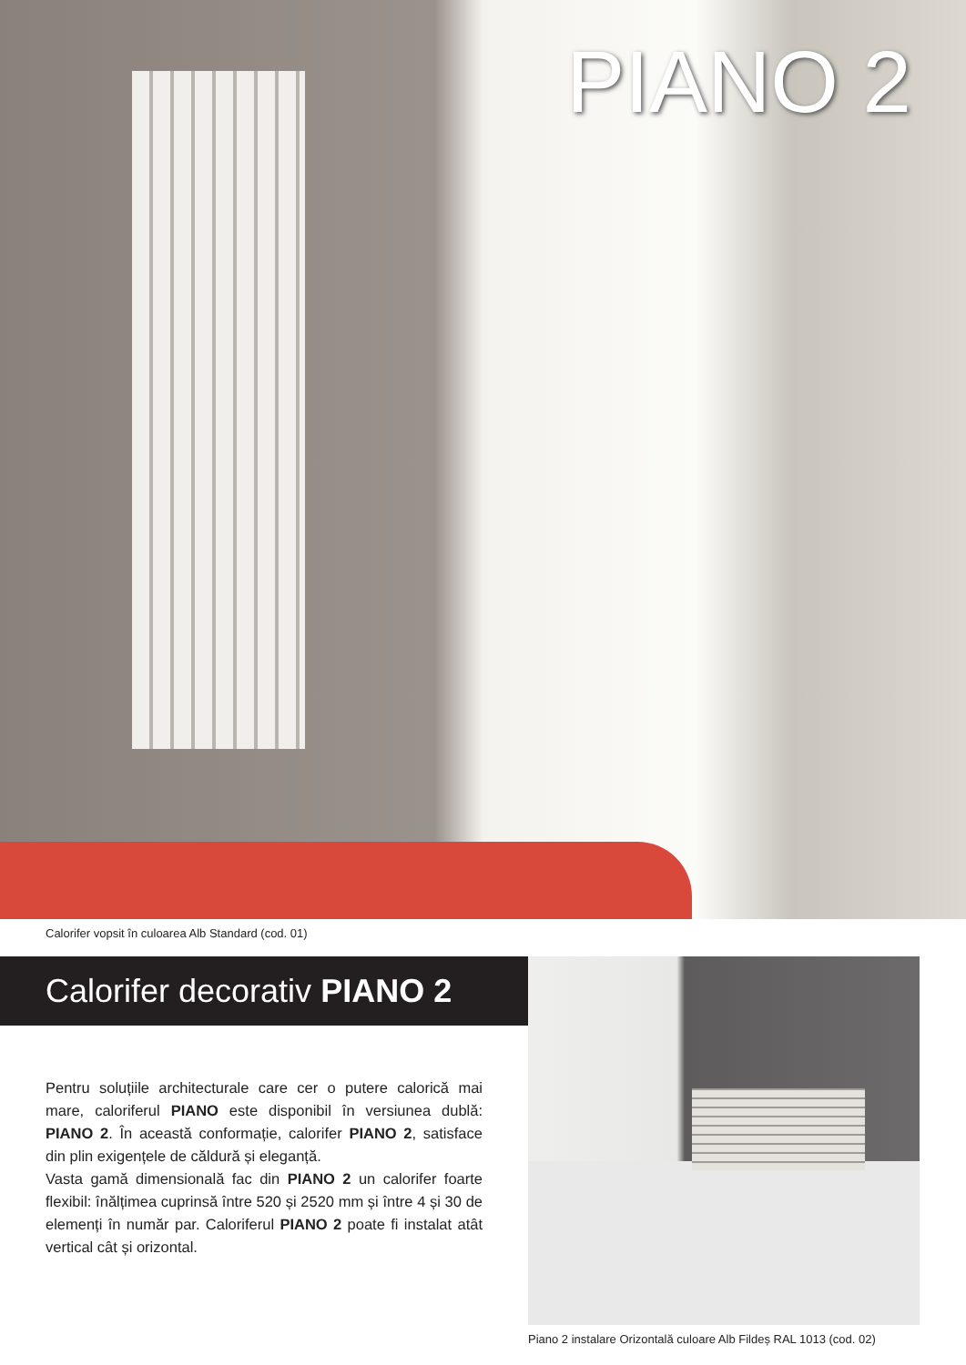PIANO 2
Calorifer vopsit în culoarea Alb Standard (cod. 01)
Calorifer decorativ PIANO 2
Pentru soluțiile architecturale care cer o putere calorică mai mare, caloriferul PIANO este disponibil în versiunea dublă: PIANO 2. În această conformație, calorifer PIANO 2, satisface din plin exigențele de căldură și eleganță.
Vasta gamă dimensională fac din PIANO 2 un calorifer foarte flexibil: înălțimea cuprinsă între 520 și 2520 mm și între 4 și 30 de elemenți în număr par. Caloriferul PIANO 2 poate fi instalat atât vertical cât și orizontal.
Piano 2 instalare Orizontală culoare Alb Fildeș RAL 1013 (cod. 02)